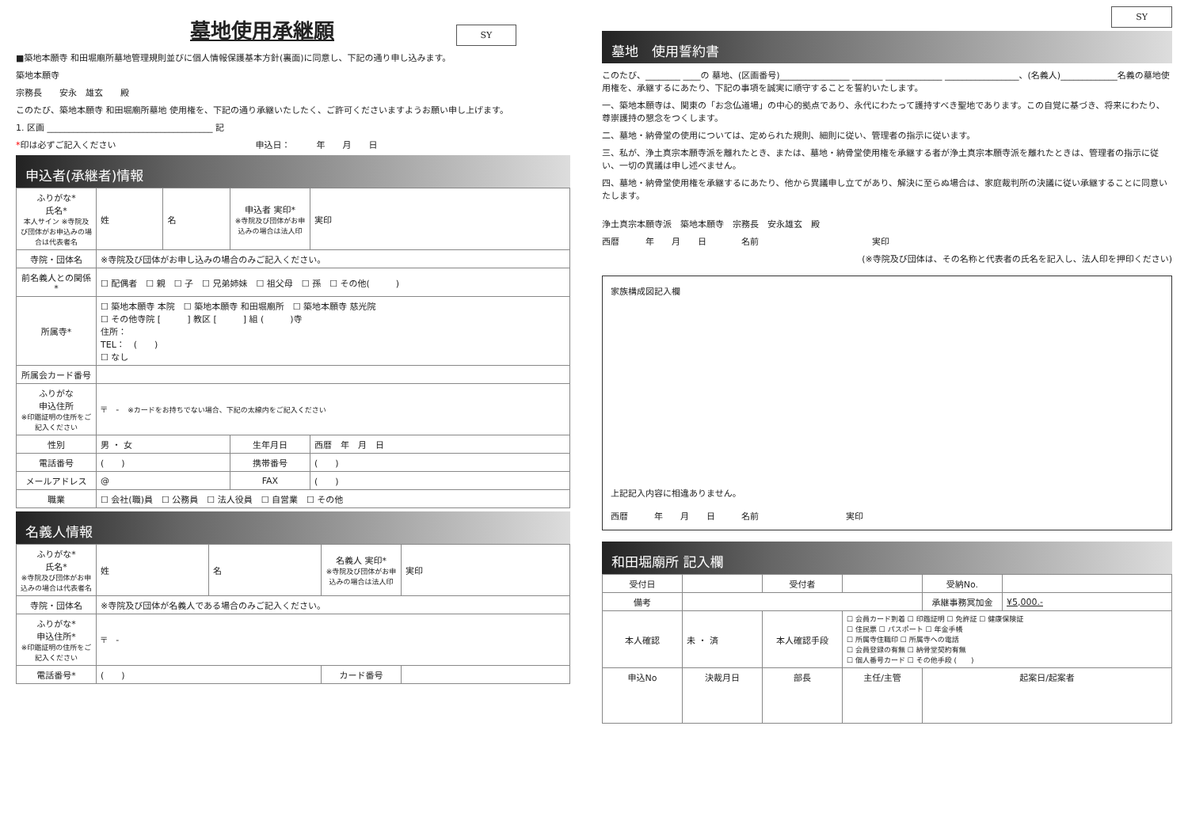墓地使用承継願
SY
■築地本願寺 和田堀廟所墓地管理規則並びに個人情報保護基本方針(裏面)に同意し、下記の通り申し込みます。
築地本願寺
宗務長　　安永　雄玄　　殿
このたび、築地本願寺 和田堀廟所墓地 使用権を、下記の通り承継いたしたく、ご許可くださいますようお願い申し上げます。
1. 区画 ______________________________________ 記
*印は必ずご記入ください　　　　　　　　　　　　　　　　申込日：　　　年　　月　　日
申込者(承継者)情報
| ふりがな* 氏名* 本人サイン ※寺院及び団体がお申込みの場合は代表者名 | 姓 | 名 | 申込者 実印* ※寺院及び団体がお申込みの場合は法人印 | 実印 |
| 寺院・団体名 | ※寺院及び団体がお申し込みの場合のみご記入ください。 | | | |
| 前名義人との関係* | ☐ 配偶者 ☐ 親 ☐ 子 ☐ 兄弟姉妹 ☐ 祖父母 ☐ 孫 ☐ その他( ) | | | |
| 所属寺* | ☐ 築地本願寺 本院 ☐ 築地本願寺 和田堀廟所 ☐ 築地本願寺 慈光院 ☐ その他寺院 [ ] 教区 [ ] 組 ( )寺 住所： TEL： ( ) ☐ なし | | | |
| 所属会カード番号 | | | | |
| ふりがな 申込住所 ※印鑑証明の住所をご記入ください | 〒 - ※カードをお持ちでない場合、下記の太線内をご記入ください | | | |
| 性別 | 男 ・ 女 | | 生年月日 | 西暦 年 月 日 |
| 電話番号 | ( ) | | 携帯番号 | ( ) |
| メールアドレス | @ | | FAX | ( ) |
| 職業 | ☐ 会社(職)員 ☐ 公務員 ☐ 法人役員 ☐ 自営業 ☐ その他 | | | |
名義人情報
| ふりがな* 氏名* ※寺院及び団体がお申込みの場合は代表者名 | 姓 | 名 | 名義人 実印* ※寺院及び団体がお申込みの場合は法人印 | 実印 |
| 寺院・団体名 | ※寺院及び団体が名義人である場合のみご記入ください。 | | | |
| ふりがな* 申込住所* ※印鑑証明の住所をご記入ください | 〒 - | | | |
| 電話番号* | ( ) | | カード番号 | |
SY
墓地　使用誓約書
このたび、________ ____の 墓地、(区画番号)________________ _______ _____________ _________________、(名義人)_____________名義の墓地使用権を、承継するにあたり、下記の事項を誠実に順守することを誓約いたします。
一、築地本願寺は、関東の「お念仏道場」の中心的拠点であり、永代にわたって護持すべき聖地であります。この自覚に基づき、将来にわたり、尊崇護持の懇念をつくします。
二、墓地・納骨堂の使用については、定められた規則、細則に従い、管理者の指示に従います。
三、私が、浄土真宗本願寺派を離れたとき、または、墓地・納骨堂使用権を承継する者が浄土真宗本願寺派を離れたときは、管理者の指示に従い、一切の異議は申し述べません。
四、墓地・納骨堂使用権を承継するにあたり、他から異議申し立てがあり、解決に至らぬ場合は、家庭裁判所の決議に従い承継することに同意いたします。
浄土真宗本願寺派　築地本願寺　宗務長　安永雄玄　殿
西暦　　　年　　月　　日　　　　名前　　　　　　　　　　　　　実印
(※寺院及び団体は、その名称と代表者の氏名を記入し、法人印を押印ください)
家族構成図記入欄
上記記入内容に相違ありません。
西暦　　　年　　月　　日　　　名前　　　　　　　　　　実印
和田堀廟所 記入欄
| 受付日 | | 受付者 | | 受納No. | |
| 備考 | | | | 承継事務冥加金 | ¥5,000.- |
| 本人確認 | 未 ・ 済 | 本人確認手段 | ☐ 会員カード到着 ☐ 印鑑証明 ☐ 免許証 ☐ 健康保険証 ☐ 住民票 ☐ パスポート ☐ 年金手帳 ☐ 所属寺住職印 ☐ 所属寺への電話 ☐ 会員登録の有無 ☐ 納骨堂契約有無 ☐ 個人番号カード ☐ その他手段 ( ) | | |
| 申込No | 決裁月日 | 部長 | 主任/主管 | 起案日/起案者 | |